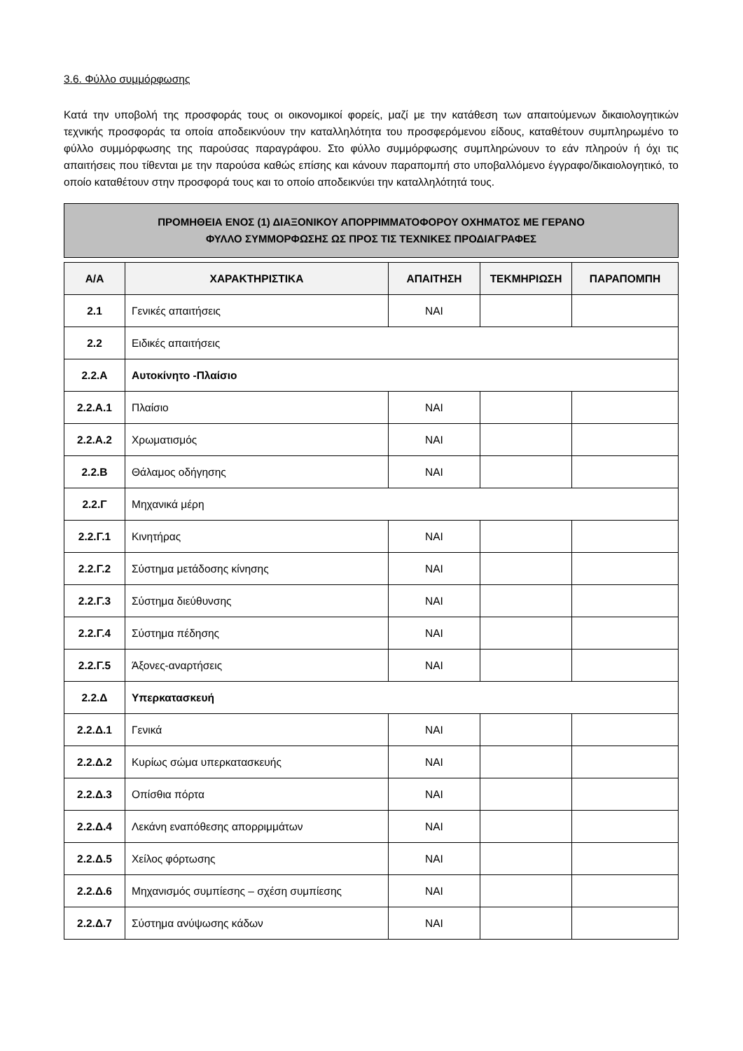3.6. Φύλλο συμμόρφωσης
Κατά την υποβολή της προσφοράς τους οι οικονομικοί φορείς, μαζί με την κατάθεση των απαιτούμενων δικαιολογητικών τεχνικής προσφοράς τα οποία αποδεικνύουν την καταλληλότητα του προσφερόμενου είδους, καταθέτουν συμπληρωμένο το φύλλο συμμόρφωσης της παρούσας παραγράφου. Στο φύλλο συμμόρφωσης συμπληρώνουν το εάν πληρούν ή όχι τις απαιτήσεις που τίθενται με την παρούσα καθώς επίσης και κάνουν παραπομπή στο υποβαλλόμενο έγγραφο/δικαιολογητικό, το οποίο καταθέτουν στην προσφορά τους και το οποίο αποδεικνύει την καταλληλότητά τους.
ΠΡΟΜΗΘΕΙΑ ΕΝΟΣ (1) ΔΙΑΞΟΝΙΚΟΥ ΑΠΟΡΡΙΜΜΑΤΟΦΟΡΟΥ ΟΧΗΜΑΤΟΣ ΜΕ ΓΕΡΑΝΟ
ΦΥΛΛΟ ΣΥΜΜΟΡΦΩΣΗΣ ΩΣ ΠΡΟΣ ΤΙΣ ΤΕΧΝΙΚΕΣ ΠΡΟΔΙΑΓΡΑΦΕΣ
| Α/Α | ΧΑΡΑΚΤΗΡΙΣΤΙΚΑ | ΑΠΑΙΤΗΣΗ | ΤΕΚΜΗΡΙΩΣΗ | ΠΑΡΑΠΟΜΠΗ |
| --- | --- | --- | --- | --- |
| 2.1 | Γενικές απαιτήσεις | ΝΑΙ | | |
| 2.2 | Ειδικές απαιτήσεις | | | |
| 2.2.Α | Αυτοκίνητο -Πλαίσιο | | | |
| 2.2.Α.1 | Πλαίσιο | ΝΑΙ | | |
| 2.2.Α.2 | Χρωματισμός | ΝΑΙ | | |
| 2.2.Β | Θάλαμος οδήγησης | ΝΑΙ | | |
| 2.2.Γ | Μηχανικά μέρη | | | |
| 2.2.Γ.1 | Κινητήρας | ΝΑΙ | | |
| 2.2.Γ.2 | Σύστημα μετάδοσης κίνησης | ΝΑΙ | | |
| 2.2.Γ.3 | Σύστημα διεύθυνσης | ΝΑΙ | | |
| 2.2.Γ.4 | Σύστημα πέδησης | ΝΑΙ | | |
| 2.2.Γ.5 | Άξονες-αναρτήσεις | ΝΑΙ | | |
| 2.2.Δ | Υπερκατασκευή | | | |
| 2.2.Δ.1 | Γενικά | ΝΑΙ | | |
| 2.2.Δ.2 | Κυρίως σώμα υπερκατασκευής | ΝΑΙ | | |
| 2.2.Δ.3 | Οπίσθια πόρτα | ΝΑΙ | | |
| 2.2.Δ.4 | Λεκάνη εναπόθεσης απορριμμάτων | ΝΑΙ | | |
| 2.2.Δ.5 | Χείλος φόρτωσης | ΝΑΙ | | |
| 2.2.Δ.6 | Μηχανισμός συμπίεσης – σχέση συμπίεσης | ΝΑΙ | | |
| 2.2.Δ.7 | Σύστημα ανύψωσης κάδων | ΝΑΙ | | |